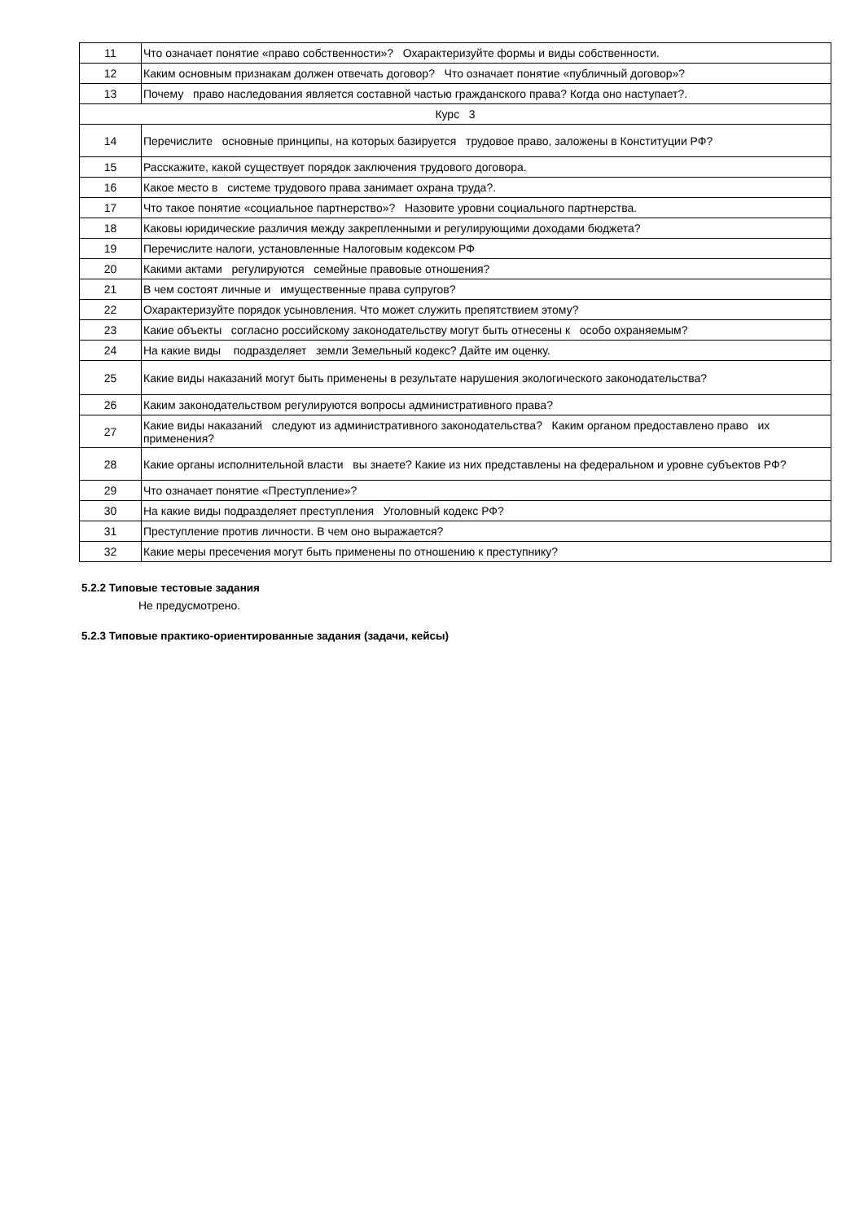| 11 | Что означает понятие «право собственности»? Охарактеризуйте формы и виды собственности. |
| 12 | Каким основным признакам должен отвечать договор? Что означает понятие «публичный договор»? |
| 13 | Почему право наследования является составной частью гражданского права? Когда оно наступает?. |
| Курс 3 | |
| 14 | Перечислите основные принципы, на которых базируется трудовое право, заложены в Конституции РФ? |
| 15 | Расскажите, какой существует порядок заключения трудового договора. |
| 16 | Какое место в системе трудового права занимает охрана труда?. |
| 17 | Что такое понятие «социальное партнерство»? Назовите уровни социального партнерства. |
| 18 | Каковы юридические различия между закрепленными и регулирующими доходами бюджета? |
| 19 | Перечислите налоги, установленные Налоговым кодексом РФ |
| 20 | Какими актами регулируются семейные правовые отношения? |
| 21 | В чем состоят личные и имущественные права супругов? |
| 22 | Охарактеризуйте порядок усыновления. Что может служить препятствием этому? |
| 23 | Какие объекты согласно российскому законодательству могут быть отнесены к особо охраняемым? |
| 24 | На какие виды подразделяет земли Земельный кодекс? Дайте им оценку. |
| 25 | Какие виды наказаний могут быть применены в результате нарушения экологического законодательства? |
| 26 | Каким законодательством регулируются вопросы административного права? |
| 27 | Какие виды наказаний следуют из административного законодательства? Каким органом предоставлено право их применения? |
| 28 | Какие органы исполнительной власти вы знаете? Какие из них представлены на федеральном и уровне субъектов РФ? |
| 29 | Что означает понятие «Преступление»? |
| 30 | На какие виды подразделяет преступления Уголовный кодекс РФ? |
| 31 | Преступление против личности. В чем оно выражается? |
| 32 | Какие меры пресечения могут быть применены по отношению к преступнику? |
5.2.2 Типовые тестовые задания
Не предусмотрено.
5.2.3 Типовые практико-ориентированные задания (задачи, кейсы)